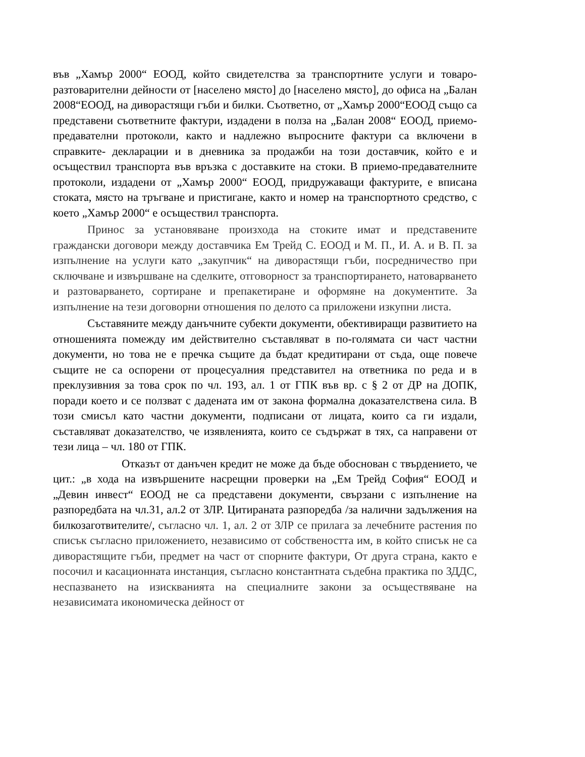във „Хамър 2000“ ЕООД, който свидетелства за транспортните услуги и товаро-разтоварителни дейности от [населено място] до [населено място], до офиса на „Балан 2008“ЕООД, на диворастящи гъби и билки. Съответно, от „Хамър 2000“ЕООД също са представени съответните фактури, издадени в полза на „Балан 2008“ ЕООД, приемо- предавателни протоколи, както и надлежно въпросните фактури са включени в справките- декларации и в дневника за продажби на този доставчик, който е и осъществил транспорта във връзка с доставките на стоки. В приемо-предавателните протоколи, издадени от „Хамър 2000“ ЕООД, придружаващи фактурите, е вписана стоката, място на тръгване и пристигане, както и номер на транспортното средство, с което „Хамър 2000“ е осъществил транспорта.
Принос за установяване произхода на стоките имат и представените граждански договори между доставчика Ем Трейд С. ЕООД и М. П., И. А. и В. П. за изпълнение на услуги като „закупчик“ на диворастящи гъби, посредничество при сключване и извършване на сделките, отговорност за транспортирането, натоварването и разтоварването, сортиране и препакетиране и оформяне на документите. За изпълнение на тези договорни отношения по делото са приложени изкупни листа.
Съставяните между данъчните субекти документи, обективиращи развитието на отношенията помежду им действително съставляват в по-голямата си част частни документи, но това не е пречка същите да бъдат кредитирани от съда, още повече същите не са оспорени от процесуалния представител на ответника по реда и в преклузивния за това срок по чл. 193, ал. 1 от ГПК във вр. с § 2 от ДР на ДОПК, поради което и се ползват с дадената им от закона формална доказателствена сила. В този смисъл като частни документи, подписани от лицата, които са ги издали, съставляват доказателство, че изявленията, които се съдържат в тях, са направени от тези лица – чл. 180 от ГПК.
Отказът от данъчен кредит не може да бъде обоснован с твърдението, че цит.: „в хода на извършените насрещни проверки на „Ем Трейд София“ ЕООД и „Девин инвест“ ЕООД не са представени документи, свързани с изпълнение на разпоредбата на чл.31, ал.2 от ЗЛР. Цитираната разпоредба /за налични задължения на билкозаготвителите/, съгласно чл. 1, ал. 2 от ЗЛР се прилага за лечебните растения по списък съгласно приложението, независимо от собствеността им, в който списък не са диворастящите гъби, предмет на част от спорните фактури, От друга страна, както е посочил и касационната инстанция, съгласно константната съдебна практика по ЗДДС, неспазването на изискванията на специалните закони за осъществяване на независимата икономическа дейност от